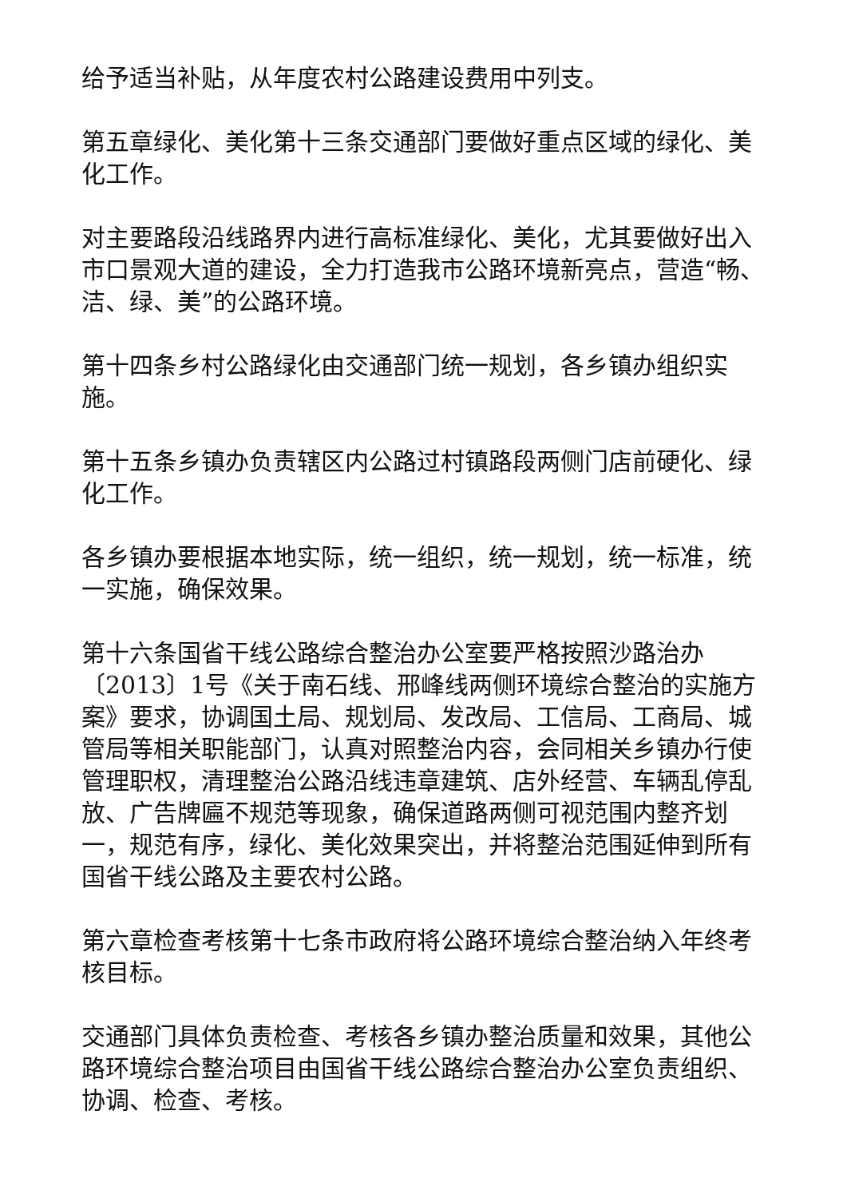给予适当补贴，从年度农村公路建设费用中列支。
第五章绿化、美化第十三条交通部门要做好重点区域的绿化、美化工作。
对主要路段沿线路界内进行高标准绿化、美化，尤其要做好出入市口景观大道的建设，全力打造我市公路环境新亮点，营造“畅、洁、绿、美”的公路环境。
第十四条乡村公路绿化由交通部门统一规划，各乡镇办组织实施。
第十五条乡镇办负责辖区内公路过村镇路段两侧门店前硬化、绿化工作。
各乡镇办要根据本地实际，统一组织，统一规划，统一标准，统一实施，确保效果。
第十六条国省干线公路综合整治办公室要严格按照沙路治办〔2013〕1号《关于南石线、邢峰线两侧环境综合整治的实施方案》要求，协调国土局、规划局、发改局、工信局、工商局、城管局等相关职能部门，认真对照整治内容，会同相关乡镇办行使管理职权，清理整治公路沿线违章建筑、店外经营、车辆乱停乱放、广告牌匾不规范等现象，确保道路两侧可视范围内整齐划一，规范有序，绿化、美化效果突出，并将整治范围延伸到所有国省干线公路及主要农村公路。
第六章检查考核第十七条市政府将公路环境综合整治纳入年终考核目标。
交通部门具体负责检查、考核各乡镇办整治质量和效果，其他公路环境综合整治项目由国省干线公路综合整治办公室负责组织、协调、检查、考核。